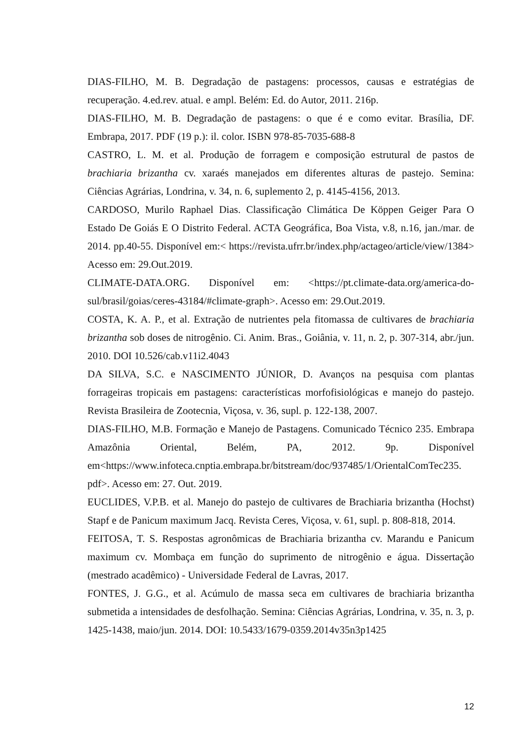DIAS-FILHO, M. B. Degradação de pastagens: processos, causas e estratégias de recuperação. 4.ed.rev. atual. e ampl. Belém: Ed. do Autor, 2011. 216p.
DIAS-FILHO, M. B. Degradação de pastagens: o que é e como evitar. Brasília, DF. Embrapa, 2017. PDF (19 p.): il. color. ISBN 978-85-7035-688-8
CASTRO, L. M. et al. Produção de forragem e composição estrutural de pastos de brachiaria brizantha cv. xaraés manejados em diferentes alturas de pastejo. Semina: Ciências Agrárias, Londrina, v. 34, n. 6, suplemento 2, p. 4145-4156, 2013.
CARDOSO, Murilo Raphael Dias. Classificação Climática De Köppen Geiger Para O Estado De Goiás E O Distrito Federal. ACTA Geográfica, Boa Vista, v.8, n.16, jan./mar. de 2014. pp.40-55. Disponível em:< https://revista.ufrr.br/index.php/actageo/article/view/1384> Acesso em: 29.Out.2019.
CLIMATE-DATA.ORG. Disponível em: <https://pt.climate-data.org/america-do-sul/brasil/goias/ceres-43184/#climate-graph>. Acesso em: 29.Out.2019.
COSTA, K. A. P., et al. Extração de nutrientes pela fitomassa de cultivares de brachiaria brizantha sob doses de nitrogênio. Ci. Anim. Bras., Goiânia, v. 11, n. 2, p. 307-314, abr./jun. 2010. DOI 10.526/cab.v11i2.4043
DA SILVA, S.C. e NASCIMENTO JÚNIOR, D. Avanços na pesquisa com plantas forrageiras tropicais em pastagens: características morfofisiológicas e manejo do pastejo. Revista Brasileira de Zootecnia, Viçosa, v. 36, supl. p. 122-138, 2007.
DIAS-FILHO, M.B. Formação e Manejo de Pastagens. Comunicado Técnico 235. Embrapa Amazônia Oriental, Belém, PA, 2012. 9p. Disponível em<https://www.infoteca.cnptia.embrapa.br/bitstream/doc/937485/1/OrientalComTec235. pdf>. Acesso em: 27. Out. 2019.
EUCLIDES, V.P.B. et al. Manejo do pastejo de cultivares de Brachiaria brizantha (Hochst) Stapf e de Panicum maximum Jacq. Revista Ceres, Viçosa, v. 61, supl. p. 808-818, 2014.
FEITOSA, T. S. Respostas agronômicas de Brachiaria brizantha cv. Marandu e Panicum maximum cv. Mombaça em função do suprimento de nitrogênio e água. Dissertação (mestrado acadêmico) - Universidade Federal de Lavras, 2017.
FONTES, J. G.G., et al. Acúmulo de massa seca em cultivares de brachiaria brizantha submetida a intensidades de desfolhação. Semina: Ciências Agrárias, Londrina, v. 35, n. 3, p. 1425-1438, maio/jun. 2014. DOI: 10.5433/1679-0359.2014v35n3p1425
12